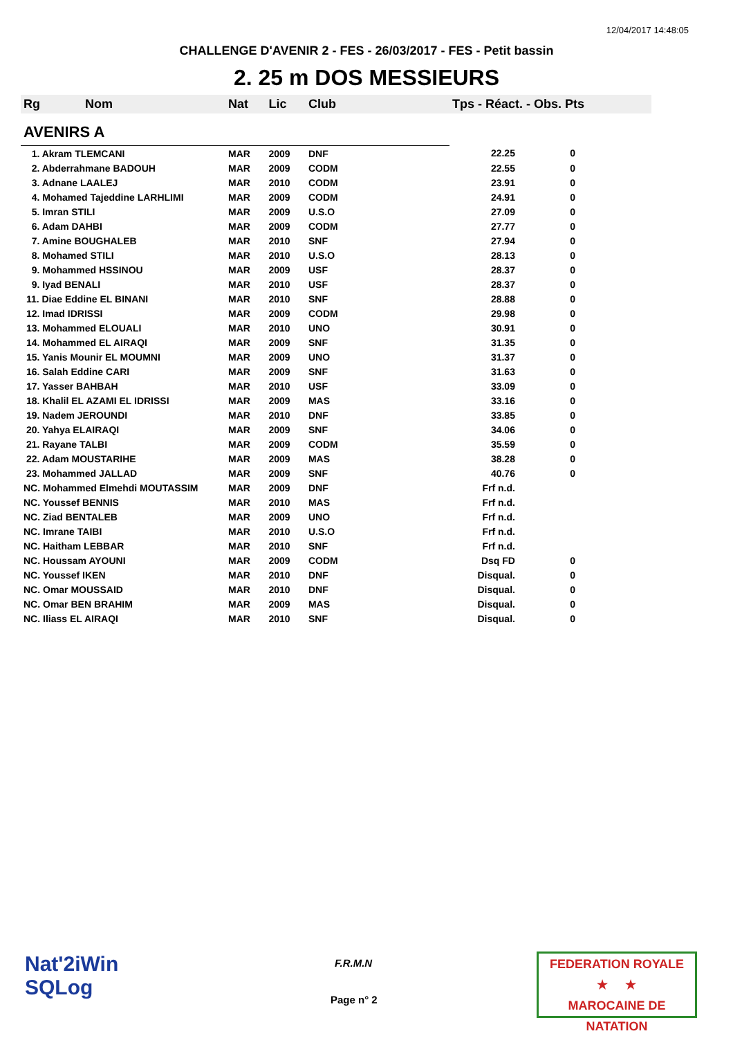12/04/2017 14:48:05
CHALLENGE D'AVENIR 2 - FES - 26/03/2017 - FES - Petit bassin
2. 25 m DOS MESSIEURS
| Rg Nom | | Nat | Lic | Club | Tps - Réact. - Obs. Pts | |
| --- | --- | --- | --- | --- | --- | --- |
| AVENIRS A | | | | | | |
| 1. Akram TLEMCANI | | MAR | 2009 | DNF | 22.25 | 0 |
| 2. Abderrahmane BADOUH | | MAR | 2009 | CODM | 22.55 | 0 |
| 3. Adnane LAALEJ | | MAR | 2010 | CODM | 23.91 | 0 |
| 4. Mohamed Tajeddine LARHLIMI | | MAR | 2009 | CODM | 24.91 | 0 |
| 5. Imran STILI | | MAR | 2009 | U.S.O | 27.09 | 0 |
| 6. Adam DAHBI | | MAR | 2009 | CODM | 27.77 | 0 |
| 7. Amine BOUGHALEB | | MAR | 2010 | SNF | 27.94 | 0 |
| 8. Mohamed STILI | | MAR | 2010 | U.S.O | 28.13 | 0 |
| 9. Mohammed HSSINOU | | MAR | 2009 | USF | 28.37 | 0 |
| 9. Iyad BENALI | | MAR | 2010 | USF | 28.37 | 0 |
| 11. Diae Eddine EL BINANI | | MAR | 2010 | SNF | 28.88 | 0 |
| 12. Imad IDRISSI | | MAR | 2009 | CODM | 29.98 | 0 |
| 13. Mohammed ELOUALI | | MAR | 2010 | UNO | 30.91 | 0 |
| 14. Mohammed EL AIRAQI | | MAR | 2009 | SNF | 31.35 | 0 |
| 15. Yanis Mounir EL MOUMNI | | MAR | 2009 | UNO | 31.37 | 0 |
| 16. Salah Eddine CARI | | MAR | 2009 | SNF | 31.63 | 0 |
| 17. Yasser BAHBAH | | MAR | 2010 | USF | 33.09 | 0 |
| 18. Khalil EL AZAMI EL IDRISSI | | MAR | 2009 | MAS | 33.16 | 0 |
| 19. Nadem JEROUNDI | | MAR | 2010 | DNF | 33.85 | 0 |
| 20. Yahya ELAIRAQI | | MAR | 2009 | SNF | 34.06 | 0 |
| 21. Rayane TALBI | | MAR | 2009 | CODM | 35.59 | 0 |
| 22. Adam MOUSTARIHE | | MAR | 2009 | MAS | 38.28 | 0 |
| 23. Mohammed JALLAD | | MAR | 2009 | SNF | 40.76 | 0 |
| NC. Mohammed Elmehdi MOUTASSIM | | MAR | 2009 | DNF | Frf n.d. | |
| NC. Youssef BENNIS | | MAR | 2010 | MAS | Frf n.d. | |
| NC. Ziad BENTALEB | | MAR | 2009 | UNO | Frf n.d. | |
| NC. Imrane TAIBI | | MAR | 2010 | U.S.O | Frf n.d. | |
| NC. Haitham LEBBAR | | MAR | 2010 | SNF | Frf n.d. | |
| NC. Houssam AYOUNI | | MAR | 2009 | CODM | Dsq FD | 0 |
| NC. Youssef IKEN | | MAR | 2010 | DNF | Disqual. | 0 |
| NC. Omar MOUSSAID | | MAR | 2010 | DNF | Disqual. | 0 |
| NC. Omar BEN BRAHIM | | MAR | 2009 | MAS | Disqual. | 0 |
| NC. Iliass EL AIRAQI | | MAR | 2010 | SNF | Disqual. | 0 |
Nat'2iWin
SQLog
F.R.M.N
Page n° 2
FEDERATION ROYALE
★ ★
MAROCAINE DE NATATION